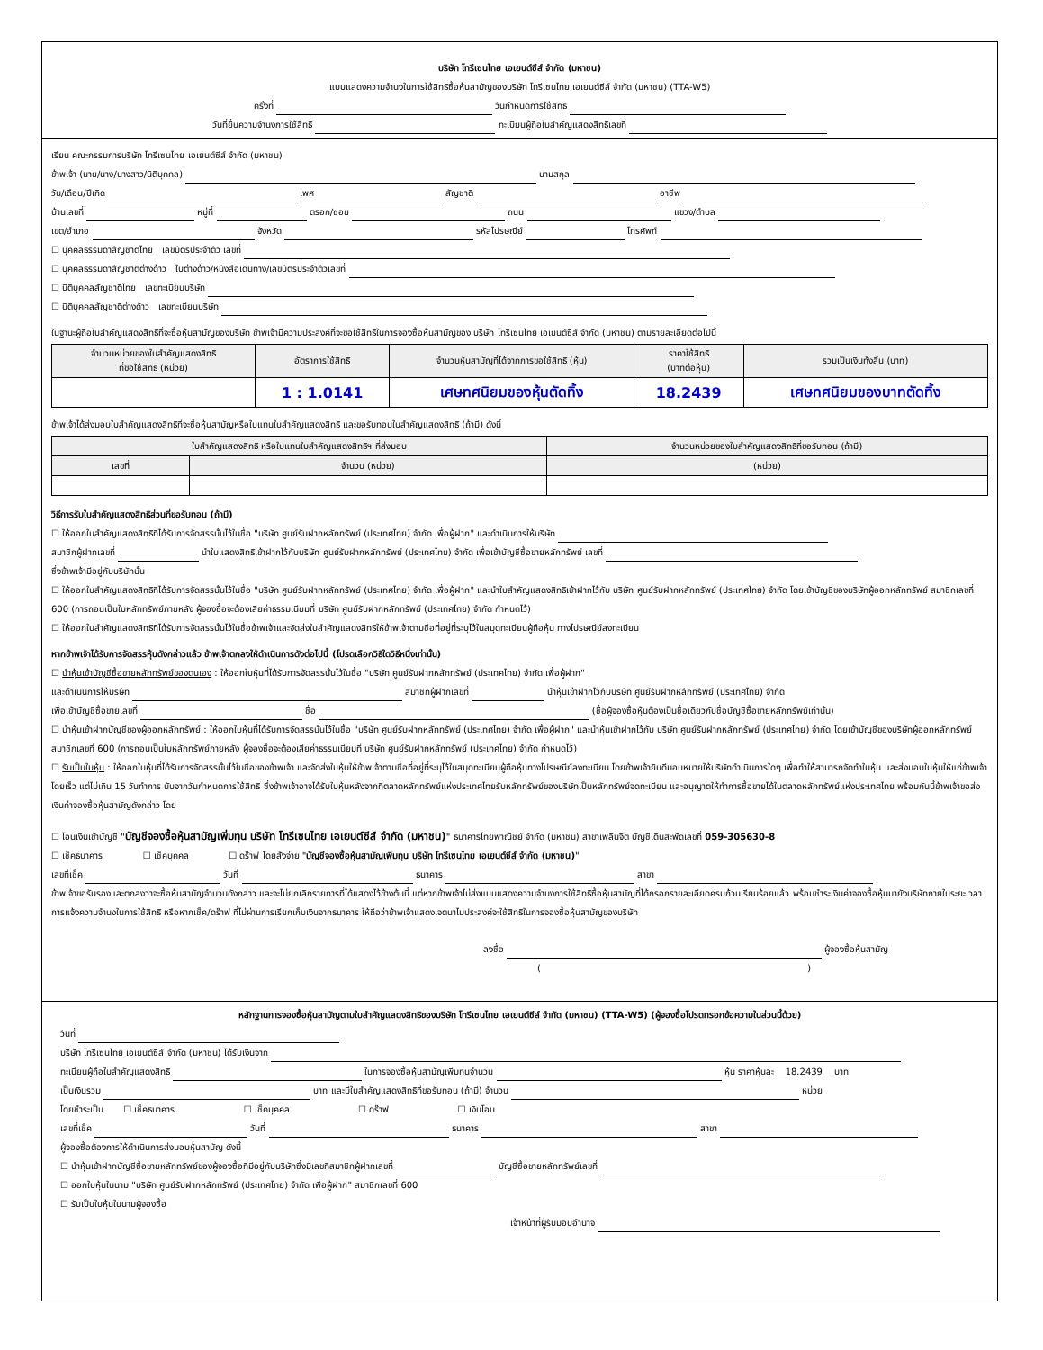บริษัท โทรีเซนไทย เอเยนต์ซีส์ จำกัด (มหาชน)
แบบแสดงความจำนงในการใช้สิทธิซื้อหุ้นสามัญของบริษัท โทรีเซนไทย เอเยนต์ซีส์ จำกัด (มหาชน) (TTA-W5)
ครั้งที่ วันกำหนดการใช้สิทธิ
วันที่ยื่นความจำนงการใช้สิทธิ ทะเบียนผู้ถือใบสำคัญแสดงสิทธิเลขที่
เรียน คณะกรรมการบริษัท โทรีเซนไทย เอเยนต์ซีส์ จำกัด (มหาชน)
ข้าพเจ้า (นาย/นาง/นางสาว/นิติบุคคล) นามสกุล
วัน/เดือน/ปีเกิด เพศ สัญชาติ อาชีพ
บ้านเลขที่ หมู่ที่ ตรอก/ซอย ถนน แขวง/ตำบล
เขต/อำเภอ จังหวัด รหัสไปรษณีย์ โทรศัพท์
☐ บุคคลธรรมดาสัญชาติไทย เลขบัตรประจำตัว เลขที่
☐ บุคคลธรรมดาสัญชาติต่างด้าว ใบต่างด้าว/หนังสือเดินทาง/เลขบัตรประจำตัวเลขที่
☐ นิติบุคคลสัญชาติไทย เลขทะเบียนบริษัท
☐ นิติบุคคลสัญชาติต่างด้าว เลขทะเบียนบริษัท
ในฐานะผู้ถือใบสำคัญแสดงสิทธิที่จะซื้อหุ้นสามัญของบริษัท ข้าพเจ้ามีความประสงค์ที่จะขอใช้สิทธิในการจองซื้อหุ้นสามัญของ บริษัท โทรีเซนไทย เอเยนต์ซีส์ จำกัด (มหาชน) ตามรายละเอียดต่อไปนี้
| จำนวนหน่วยของใบสำคัญแสดงสิทธิ ที่ขอใช้สิทธิ (หน่วย) | อัตราการใช้สิทธิ | จำนวนหุ้นสามัญที่ได้จากการขอใช้สิทธิ (หุ้น) | ราคาใช้สิทธิ (บาทต่อหุ้น) | รวมเป็นเงินทั้งสิ้น (บาท) |
| --- | --- | --- | --- | --- |
| | 1 : 1.0141 | เศษทศนิยมของหุ้นตัดทิ้ง | 18.2439 | เศษทศนิยมของบาทตัดทิ้ง |
ข้าพเจ้าได้ส่งมอบใบสำคัญแสดงสิทธิที่จะซื้อหุ้นสามัญหรือใบแทนใบสำคัญแสดงสิทธิ และขอรับทอนใบสำคัญแสดงสิทธิ (ถ้ามี) ดังนี้
| ใบสำคัญแสดงสิทธิ หรือใบแทนใบสำคัญแสดงสิทธิฯ ที่ส่งมอบ | | จำนวนหน่วยของใบสำคัญแสดงสิทธิที่ขอรับทอน (ถ้ามี) |
| --- | --- | --- |
| เลขที่ | จำนวน (หน่วย) | (หน่วย) |
วิธีการรับใบสำคัญแสดงสิทธิส่วนที่ขอรับทอน (ถ้ามี)
☐ ให้ออกใบสำคัญแสดงสิทธิที่ได้รับการจัดสรรนั้นไว้ในชื่อ "บริษัท ศูนย์รับฝากหลักทรัพย์ (ประเทศไทย) จำกัด เพื่อผู้ฝาก" และดำเนินการให้บริษัท
สมาชิกผู้ฝากเลขที่ นำใบแสดงสิทธิเข้าฝากไว้กับบริษัท ศูนย์รับฝากหลักทรัพย์ (ประเทศไทย) จำกัด เพื่อเข้าบัญชีซื้อขายหลักทรัพย์ เลขที่
ซึ่งข้าพเจ้ามีอยู่กับบริษัทนั้น
☐ ให้ออกใบสำคัญแสดงสิทธิที่ได้รับการจัดสรรนั้นไว้ในชื่อ "บริษัท ศูนย์รับฝากหลักทรัพย์ (ประเทศไทย) จำกัด เพื่อผู้ฝาก" และนำใบสำคัญแสดงสิทธิเข้าฝากไว้กับ บริษัท ศูนย์รับฝากหลักทรัพย์ (ประเทศไทย) จำกัด โดยเข้าบัญชีของบริษัทผู้ออกหลักทรัพย์ สมาชิกเลขที่ 600 (การถอนเป็นใบหลักทรัพย์ภายหลัง ผู้จองซื้อจะต้องเสียค่าธรรมเนียมที่ บริษัท ศูนย์รับฝากหลักทรัพย์ (ประเทศไทย) จำกัด กำหนดไว้)
☐ ให้ออกใบสำคัญแสดงสิทธิที่ได้รับการจัดสรรนั้นไว้ในชื่อข้าพเจ้าและจัดส่งใบสำคัญแสดงสิทธิให้ข้าพเจ้าตามชื่อที่อยู่ที่ระบุไว้ในสมุดทะเบียนผู้ถือหุ้น ทางไปรษณีย์ลงทะเบียน
หากข้าพเจ้าได้รับการจัดสรรหุ้นดังกล่าวแล้ว ข้าพเจ้าตกลงให้ดำเนินการดังต่อไปนี้ (โปรดเลือกวิธีใดวิธีหนึ่งเท่านั้น)
☐ นำหุ้นเข้าบัญชีซื้อขายหลักทรัพย์ของตนเอง : ให้ออกใบหุ้นที่ได้รับการจัดสรรนั้นไว้ในชื่อ "บริษัท ศูนย์รับฝากหลักทรัพย์ (ประเทศไทย) จำกัด เพื่อผู้ฝาก"
และดำเนินการให้บริษัท สมาชิกผู้ฝากเลขที่ นำหุ้นเข้าฝากไว้กับบริษัท ศูนย์รับฝากหลักทรัพย์ (ประเทศไทย) จำกัด
เพื่อเข้าบัญชีซื้อขายเลขที่ ชื่อ (ชื่อผู้จองซื้อหุ้นต้องเป็นชื่อเดียวกับชื่อบัญชีซื้อขายหลักทรัพย์เท่านั้น)
☐ นำหุ้นเข้าฝากบัญชีของผู้ออกหลักทรัพย์ : ให้ออกใบหุ้นที่ได้รับการจัดสรรนั้นไว้ในชื่อ "บริษัท ศูนย์รับฝากหลักทรัพย์ (ประเทศไทย) จำกัด เพื่อผู้ฝาก" และนำหุ้นเข้าฝากไว้กับ บริษัท ศูนย์รับฝากหลักทรัพย์ (ประเทศไทย) จำกัด โดยเข้าบัญชีของบริษัทผู้ออกหลักทรัพย์ สมาชิกเลขที่ 600 (การถอนเป็นใบหลักทรัพย์ภายหลัง ผู้จองซื้อจะต้องเสียค่าธรรมเนียมที่ บริษัท ศูนย์รับฝากหลักทรัพย์ (ประเทศไทย) จำกัด กำหนดไว้)
☐ รับเป็นใบหุ้น : ให้ออกใบหุ้นที่ได้รับการจัดสรรนั้นไว้ในชื่อของข้าพเจ้า และจัดส่งใบหุ้นให้ข้าพเจ้าตามชื่อที่อยู่ที่ระบุไว้ในสมุดทะเบียนผู้ถือหุ้นทางไปรษณีย์ลงทะเบียน โดยข้าพเจ้ายินดีมอบหมายให้บริษัทดำเนินการใดๆ เพื่อทำให้สามารถจัดทำใบหุ้น และส่งมอบใบหุ้นให้แก่ข้าพเจ้าโดยเร็ว แต่ไม่เกิน 15 วันทำการ นับจากวันกำหนดการใช้สิทธิ ซึ่งข้าพเจ้าอาจได้รับใบหุ้นหลังจากที่ตลาดหลักทรัพย์แห่งประเทศไทยรับหลักทรัพย์ของบริษัทเป็นหลักทรัพย์จดทะเบียน และอนุญาตให้ทำการซื้อขายได้ในตลาดหลักทรัพย์แห่งประเทศไทย พร้อมกันนี้ข้าพเจ้าขอส่งเงินค่าจองซื้อหุ้นสามัญดังกล่าว โดย
☐ โอนเงินเข้าบัญชี "บัญชีจองซื้อหุ้นสามัญเพิ่มทุน บริษัท โทรีเซนไทย เอเยนต์ซีส์ จำกัด (มหาชน)" ธนาคารไทยพาณิชย์ จำกัด (มหาชน) สาขาเพลินจิต บัญชีเดินสะพัดเลขที่ 059-305630-8
☐ เช็คธนาคาร ☐ เช็คบุคคล ☐ ดร๊าฟ โดยสั่งจ่าย "บัญชีจองซื้อหุ้นสามัญเพิ่มทุน บริษัท โทรีเซนไทย เอเยนต์ซีส์ จำกัด (มหาชน)"
เลขที่เช็ค วันที่ ธนาคาร สาขา
ข้าพเจ้าขอรับรองและตกลงว่าจะซื้อหุ้นสามัญจำนวนดังกล่าว และจะไม่ยกเลิกรายการที่ได้แสดงไว้ข้างต้นนี้ แต่หากข้าพเจ้าไม่ส่งแบบแสดงความจำนงการใช้สิทธิซื้อหุ้นสามัญที่ได้กรอกรายละเอียดครบถ้วนเรียบร้อยแล้ว พร้อมชำระเงินค่าจองซื้อหุ้นมายังบริษัทภายในระยะเวลาการแจ้งความจำนงในการใช้สิทธิ หรือหากเช็ค/ดร๊าฟ ที่ไม่ผ่านการเรียกเก็บเงินจากธนาคาร ให้ถือว่าข้าพเจ้าแสดงเจตนาไม่ประสงค์จะใช้สิทธิในการจองซื้อหุ้นสามัญของบริษัท
ลงชื่อ ผู้จองซื้อหุ้นสามัญ
( )
หลักฐานการจองซื้อหุ้นสามัญตามใบสำคัญแสดงสิทธิของบริษัท โทรีเซนไทย เอเยนต์ซีส์ จำกัด (มหาชน) (TTA-W5) (ผู้จองซื้อโปรดกรอกข้อความในส่วนนี้ด้วย)
วันที่
บริษัท โทรีเซนไทย เอเยนต์ซีส์ จำกัด (มหาชน) ได้รับเงินจาก
ทะเบียนผู้ถือใบสำคัญแสดงสิทธิ ในการจองซื้อหุ้นสามัญเพิ่มทุนจำนวน หุ้น ราคาหุ้นละ 18.2439 บาท
เป็นเงินรวม บาท และมีใบสำคัญแสดงสิทธิที่ขอรับทอน (ถ้ามี) จำนวน หน่วย
โดยชำระเป็น ☐ เช็คธนาคาร ☐ เช็คบุคคล ☐ ดร๊าฟ ☐ เงินโอน
เลขที่เช็ค วันที่ ธนาคาร สาขา
ผู้จองซื้อต้องการให้ดำเนินการส่งมอบหุ้นสามัญ ดังนี้
☐ นำหุ้นเข้าฝากบัญชีซื้อขายหลักทรัพย์ของผู้จองซื้อที่มีอยู่กับบริษัทซึ่งมีเลขที่สมาชิกผู้ฝากเลขที่ บัญชีซื้อขายหลักทรัพย์เลขที่
☐ ออกใบหุ้นในนาม "บริษัท ศูนย์รับฝากหลักทรัพย์ (ประเทศไทย) จำกัด เพื่อผู้ฝาก" สมาชิกเลขที่ 600
☐ รับเป็นใบหุ้นในนามผู้จองซื้อ
เจ้าหน้าที่ผู้รับมอบอำนาจ